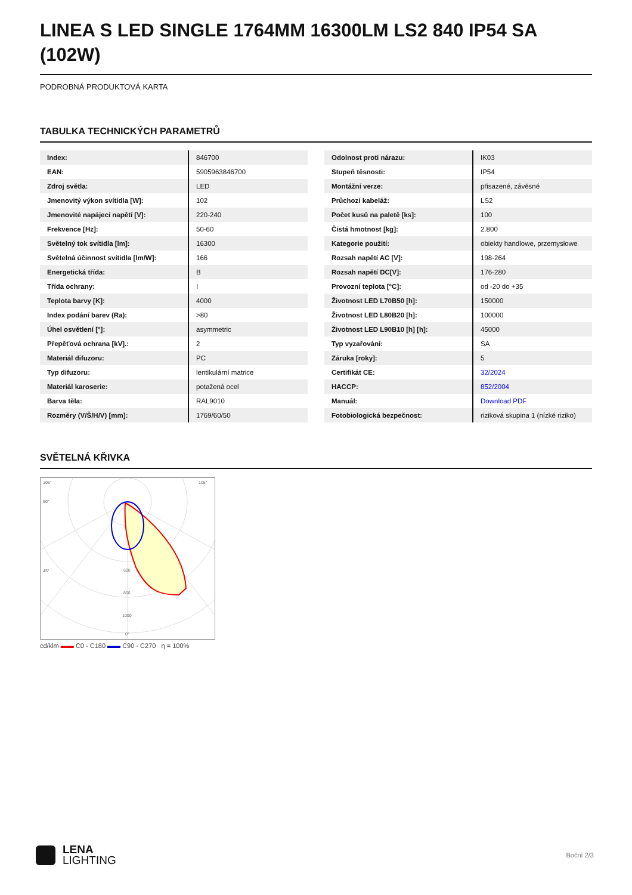LINEA S LED SINGLE 1764MM 16300LM LS2 840 IP54 SA (102W)
PODROBNÁ PRODUKTOVÁ KARTA
TABULKA TECHNICKÝCH PARAMETRŮ
| Index: | 846700 |
| EAN: | 5905963846700 |
| Zdroj světla: | LED |
| Jmenovitý výkon svítidla [W]: | 102 |
| Jmenovité napájecí napětí [V]: | 220-240 |
| Frekvence [Hz]: | 50-60 |
| Světelný tok svítidla [lm]: | 16300 |
| Světelná účinnost svítidla [lm/W]: | 166 |
| Energetická třída: | B |
| Třída ochrany: | I |
| Teplota barvy [K]: | 4000 |
| Index podání barev (Ra): | >80 |
| Úhel osvětlení [°]: | asymmetric |
| Přepěťová ochrana [kV].: | 2 |
| Materiál difuzoru: | PC |
| Typ difuzoru: | lentikulární matrice |
| Materiál karoserie: | potažená ocel |
| Barva těla: | RAL9010 |
| Rozměry (V/Š/H/V) [mm]: | 1769/60/50 |
| Odolnost proti nárazu: | IK03 |
| Stupeň těsnosti: | IP54 |
| Montážní verze: | přisazené, závěsné |
| Průchozí kabeláž: | LS2 |
| Počet kusů na paletě [ks]: | 100 |
| Čistá hmotnost [kg]: | 2.800 |
| Kategorie použití: | obiekty handlowe, przemysłowe |
| Rozsah napětí AC [V]: | 198-264 |
| Rozsah napětí DC[V]: | 176-280 |
| Provozní teplota [°C]: | od -20 do +35 |
| Životnost LED L70B50 [h]: | 150000 |
| Životnost LED L80B20 [h]: | 100000 |
| Životnost LED L90B10 [h] [h]: | 45000 |
| Typ vyzařování: | SA |
| Záruka [roky]: | 5 |
| Certifikát CE: | 32/2024 |
| HACCP: | 852/2004 |
| Manuál: | Download PDF |
| Fotobiologická bezpečnost: | riziková skupina 1 (nízké riziko) |
SVĚTELNÁ KŘIVKA
105°
105°
90°
45°
600
800
1000
0°
cd/klm ▬▬ C0 - C180 ▬▬ C90 - C270 η = 100%
LENA
LIGHTING
Boční 2/3